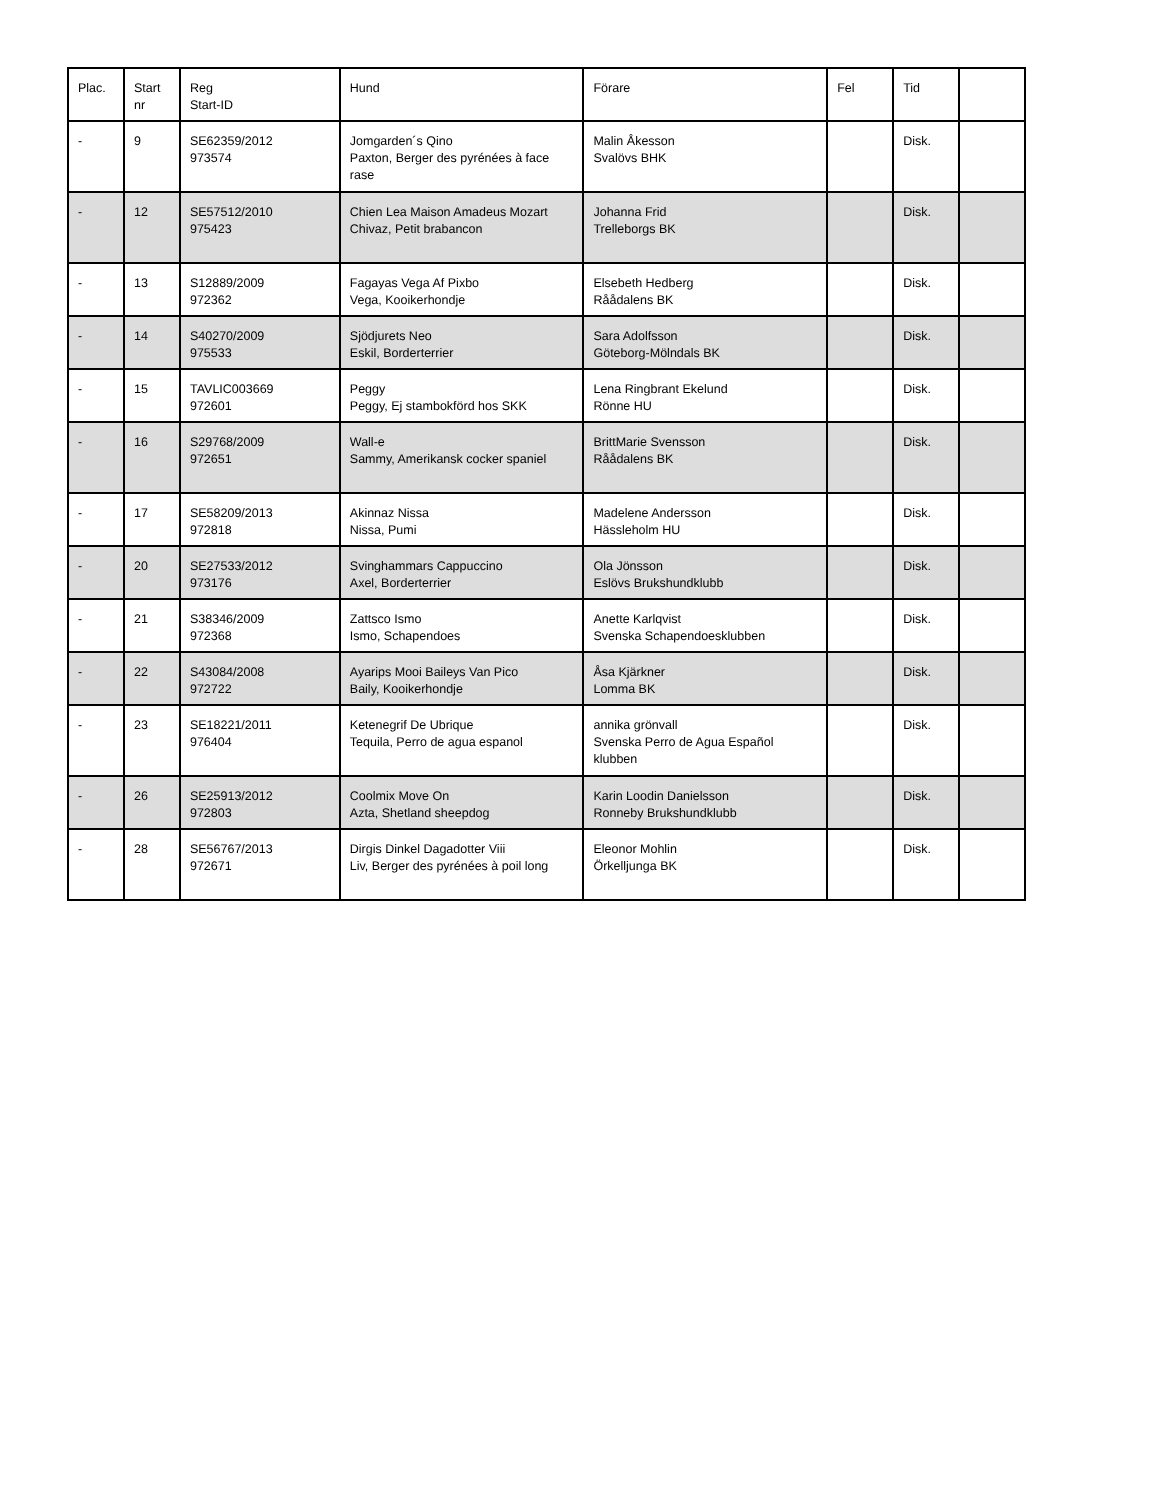| Plac. | Start nr | Reg Start-ID | Hund | Förare | Fel | Tid | |
| --- | --- | --- | --- | --- | --- | --- | --- |
| - | 9 | SE62359/2012 973574 | Jomgarden´s Qino Paxton, Berger des pyrénées à face rase | Malin Åkesson Svalövs BHK | | Disk. | |
| - | 12 | SE57512/2010 975423 | Chien Lea Maison Amadeus Mozart Chivaz, Petit brabancon | Johanna Frid Trelleborgs BK | | Disk. | |
| - | 13 | S12889/2009 972362 | Fagayas Vega Af Pixbo Vega, Kooikerhondje | Elsebeth Hedberg Råådalens BK | | Disk. | |
| - | 14 | S40270/2009 975533 | Sjödjurets Neo Eskil, Borderterrier | Sara Adolfsson Göteborg-Mölndals BK | | Disk. | |
| - | 15 | TAVLIC003669 972601 | Peggy Peggy, Ej stambokförd hos SKK | Lena Ringbrant Ekelund Rönne HU | | Disk. | |
| - | 16 | S29768/2009 972651 | Wall-e Sammy, Amerikansk cocker spaniel | BrittMarie Svensson Råådalens BK | | Disk. | |
| - | 17 | SE58209/2013 972818 | Akinnaz Nissa Nissa, Pumi | Madelene Andersson Hässleholm HU | | Disk. | |
| - | 20 | SE27533/2012 973176 | Svinghammars Cappuccino Axel, Borderterrier | Ola Jönsson Eslövs Brukshundklubb | | Disk. | |
| - | 21 | S38346/2009 972368 | Zattsco Ismo Ismo, Schapendoes | Anette Karlqvist Svenska Schapendoesklubben | | Disk. | |
| - | 22 | S43084/2008 972722 | Ayarips Mooi Baileys Van Pico Baily, Kooikerhondje | Åsa Kjärkner Lomma BK | | Disk. | |
| - | 23 | SE18221/2011 976404 | Ketenegrif De Ubrique Tequila, Perro de agua espanol | annika grönvall Svenska Perro de Agua Español klubben | | Disk. | |
| - | 26 | SE25913/2012 972803 | Coolmix Move On Azta, Shetland sheepdog | Karin Loodin Danielsson Ronneby Brukshundklubb | | Disk. | |
| - | 28 | SE56767/2013 972671 | Dirgis Dinkel Dagadotter Viii Liv, Berger des pyrénées à poil long | Eleonor Mohlin Örkelljunga BK | | Disk. | |